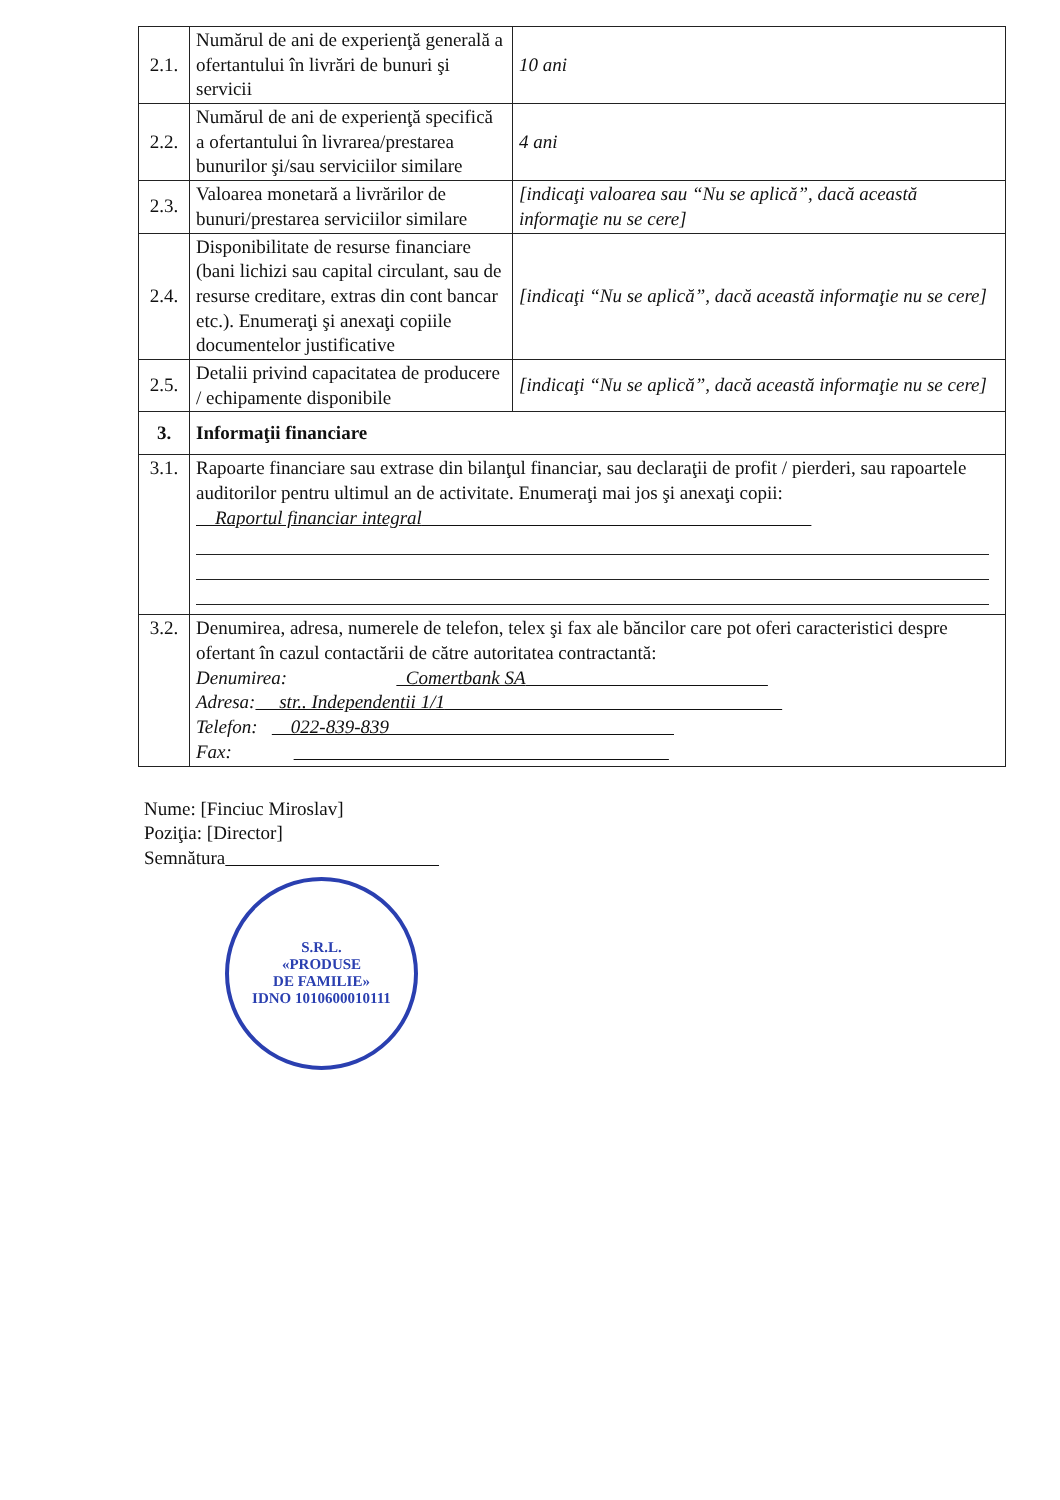| 2.1. | Numărul de ani de experienţă generală a ofertantului în livrări de bunuri şi servicii | 10 ani |
| 2.2. | Numărul de ani de experienţă specifică a ofertantului în livrarea/prestarea bunurilor şi/sau serviciilor similare | 4 ani |
| 2.3. | Valoarea monetară a livrărilor de bunuri/prestarea serviciilor similare | [indicaţi valoarea sau “Nu se aplică”, dacă această informaţie nu se cere] |
| 2.4. | Disponibilitate de resurse financiare (bani lichizi sau capital circulant, sau de resurse creditare, extras din cont bancar etc.). Enumeraţi şi anexaţi copiile documentelor justificative | [indicaţi “Nu se aplică”, dacă această informaţie nu se cere] |
| 2.5. | Detalii privind capacitatea de producere / echipamente disponibile | [indicaţi “Nu se aplică”, dacă această informaţie nu se cere] |
| 3. | Informaţii financiare | |
| 3.1. | Rapoarte financiare sau extrase din bilanţul financiar, sau declaraţii de profit / pierderi, sau rapoartele auditorilor pentru ultimul an de activitate. Enumeraţi mai jos şi anexaţi copii: Raportul financiar integral | |
| 3.2. | Denumirea, adresa, numerele de telefon, telex şi fax ale băncilor care pot oferi caracteristici despre ofertant în cazul contactării de către autoritatea contractantă: Denumirea: Comertbank SA Adresa: str.. Independentii 1/1 Telefon: 022-839-839 Fax: | |
Nume: [Finciuc Miroslav]
Poziţia: [Director]
Semnătura
S.R.L.
«PRODUSE
DE FAMILIE»
IDNO 1010600010111